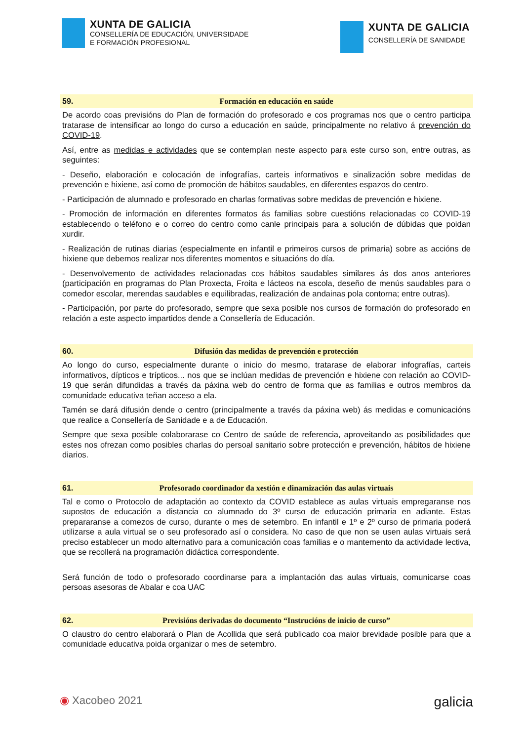XUNTA DE GALICIA
CONSELLERÍA DE EDUCACIÓN, UNIVERSIDADE
E FORMACIÓN PROFESIONAL
XUNTA DE GALICIA
CONSELLERÍA DE SANIDADE
59. Formación en educación en saúde
De acordo coas previsións do Plan de formación do profesorado e cos programas nos que o centro participa tratarase de intensificar ao longo do curso a educación en saúde, principalmente no relativo á prevención do COVID-19.
Así, entre as medidas e actividades que se contemplan neste aspecto para este curso son, entre outras, as seguintes:
- Deseño, elaboración e colocación de infografías, carteis informativos e sinalización sobre medidas de prevención e hixiene, así como de promoción de hábitos saudables, en diferentes espazos do centro.
- Participación de alumnado e profesorado en charlas formativas sobre medidas de prevención e hixiene.
- Promoción de información en diferentes formatos ás familias sobre cuestións relacionadas co COVID-19 establecendo o teléfono e o correo do centro como canle principais para a solución de dúbidas que poidan xurdir.
- Realización de rutinas diarias (especialmente en infantil e primeiros cursos de primaria) sobre as accións de hixiene que debemos realizar nos diferentes momentos e situacións do día.
- Desenvolvemento de actividades relacionadas cos hábitos saudables similares ás dos anos anteriores (participación en programas do Plan Proxecta, Froita e lácteos na escola, deseño de menús saudables para o comedor escolar, merendas saudables e equilibradas, realización de andainas pola contorna; entre outras).
- Participación, por parte do profesorado, sempre que sexa posible nos cursos de formación do profesorado en relación a este aspecto impartidos dende a Consellería de Educación.
60. Difusión das medidas de prevención e protección
Ao longo do curso, especialmente durante o inicio do mesmo, tratarase de elaborar infografías, carteis informativos, dípticos e trípticos... nos que se inclúan medidas de prevención e hixiene con relación ao COVID-19 que serán difundidas a través da páxina web do centro de forma que as familias e outros membros da comunidade educativa teñan acceso a ela.
Tamén se dará difusión dende o centro (principalmente a través da páxina web) ás medidas e comunicacións que realice a Consellería de Sanidade e a de Educación.
Sempre que sexa posible colaborarase co Centro de saúde de referencia, aproveitando as posibilidades que estes nos ofrezan como posibles charlas do persoal sanitario sobre protección e prevención, hábitos de hixiene diarios.
61. Profesorado coordinador da xestión e dinamización das aulas virtuais
Tal e como o Protocolo de adaptación ao contexto da COVID establece as aulas virtuais empregaranse nos supostos de educación a distancia co alumnado do 3º curso de educación primaria en adiante. Estas prepararanse a comezos de curso, durante o mes de setembro. En infantil e 1º e 2º curso de primaria poderá utilizarse a aula virtual se o seu profesorado así o considera. No caso de que non se usen aulas virtuais será preciso establecer un modo alternativo para a comunicación coas familias e o mantemento da actividade lectiva, que se recollerá na programación didáctica correspondente.
Será función de todo o profesorado coordinarse para a implantación das aulas virtuais, comunicarse coas persoas asesoras de Abalar e coa UAC
62. Previsións derivadas do documento “Instrucións de inicio de curso”
O claustro do centro elaborará o Plan de Acollida que será publicado coa maior brevidade posible para que a comunidade educativa poida organizar o mes de setembro.
◉ Xacobeo 2021 galicia